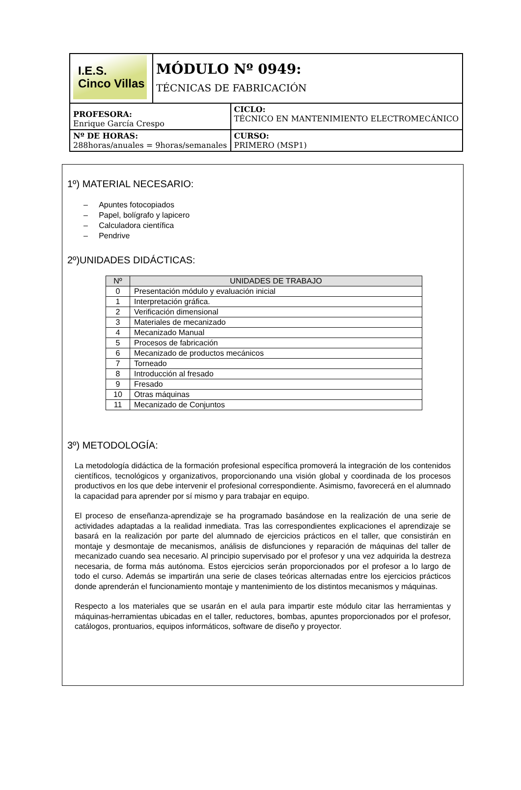| I.E.S. Cinco Villas | MÓDULO Nº 0949: TÉCNICAS DE FABRICACIÓN | |
| PROFESORA: Enrique García Crespo | | CICLO: TÉCNICO EN MANTENIMIENTO ELECTROMECÁNICO |
| Nº DE HORAS: 288horas/anuales = 9horas/semanales | | CURSO: PRIMERO (MSP1) |
1º) MATERIAL NECESARIO:
– Apuntes fotocopiados
– Papel, bolígrafo y lapicero
– Calculadora científica
– Pendrive
2º)UNIDADES DIDÁCTICAS:
| Nº | UNIDADES DE TRABAJO |
| --- | --- |
| 0 | Presentación módulo y evaluación inicial |
| 1 | Interpretación gráfica. |
| 2 | Verificación dimensional |
| 3 | Materiales de mecanizado |
| 4 | Mecanizado Manual |
| 5 | Procesos de fabricación |
| 6 | Mecanizado de productos mecánicos |
| 7 | Torneado |
| 8 | Introducción al fresado |
| 9 | Fresado |
| 10 | Otras máquinas |
| 11 | Mecanizado de Conjuntos |
3º) METODOLOGÍA:
La metodología didáctica de la formación profesional específica promoverá la integración de los contenidos científicos, tecnológicos y organizativos, proporcionando una visión global y coordinada de los procesos productivos en los que debe intervenir el profesional correspondiente. Asimismo, favorecerá en el alumnado la capacidad para aprender por sí mismo y para trabajar en equipo.
El proceso de enseñanza-aprendizaje se ha programado basándose en la realización de una serie de actividades adaptadas a la realidad inmediata. Tras las correspondientes explicaciones el aprendizaje se basará en la realización por parte del alumnado de ejercicios prácticos en el taller, que consistirán en montaje y desmontaje de mecanismos, análisis de disfunciones y reparación de máquinas del taller de mecanizado cuando sea necesario. Al principio supervisado por el profesor y una vez adquirida la destreza necesaria, de forma más autónoma. Estos ejercicios serán proporcionados por el profesor a lo largo de todo el curso. Además se impartirán una serie de clases teóricas alternadas entre los ejercicios prácticos donde aprenderán el funcionamiento montaje y mantenimiento de los distintos mecanismos y máquinas.
Respecto a los materiales que se usarán en el aula para impartir este módulo citar las herramientas y máquinas-herramientas ubicadas en el taller, reductores, bombas, apuntes proporcionados por el profesor, catálogos, prontuarios, equipos informáticos, software de diseño y proyector.